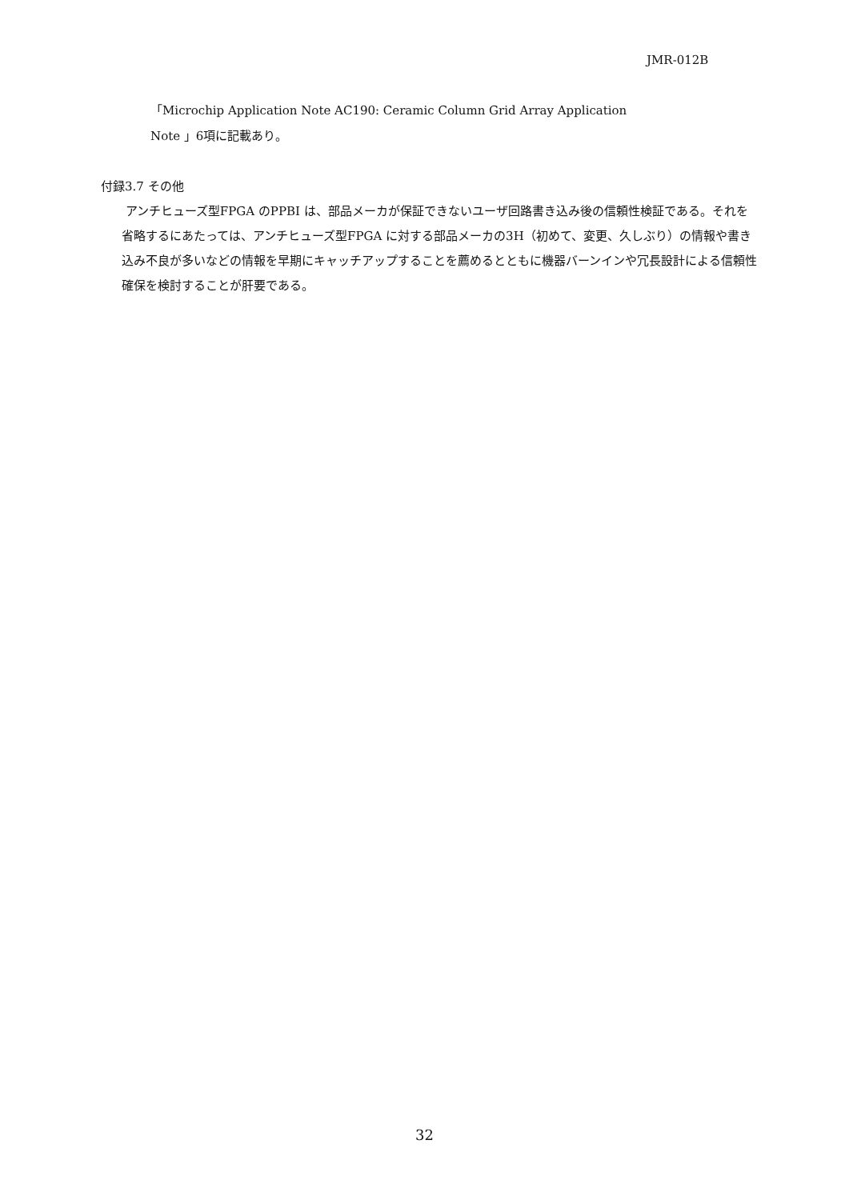JMR-012B
「Microchip Application Note AC190: Ceramic Column Grid Array Application
Note 」6項に記載あり。
付録3.7 その他
アンチヒューズ型FPGA のPPBI は、部品メーカが保証できないユーザ回路書き込み後の信頼性検証である。それを省略するにあたっては、アンチヒューズ型FPGA に対する部品メーカの3H（初めて、変更、久しぶり）の情報や書き込み不良が多いなどの情報を早期にキャッチアップすることを薦めるとともに機器バーンインや冗長設計による信頼性確保を検討することが肝要である。
32